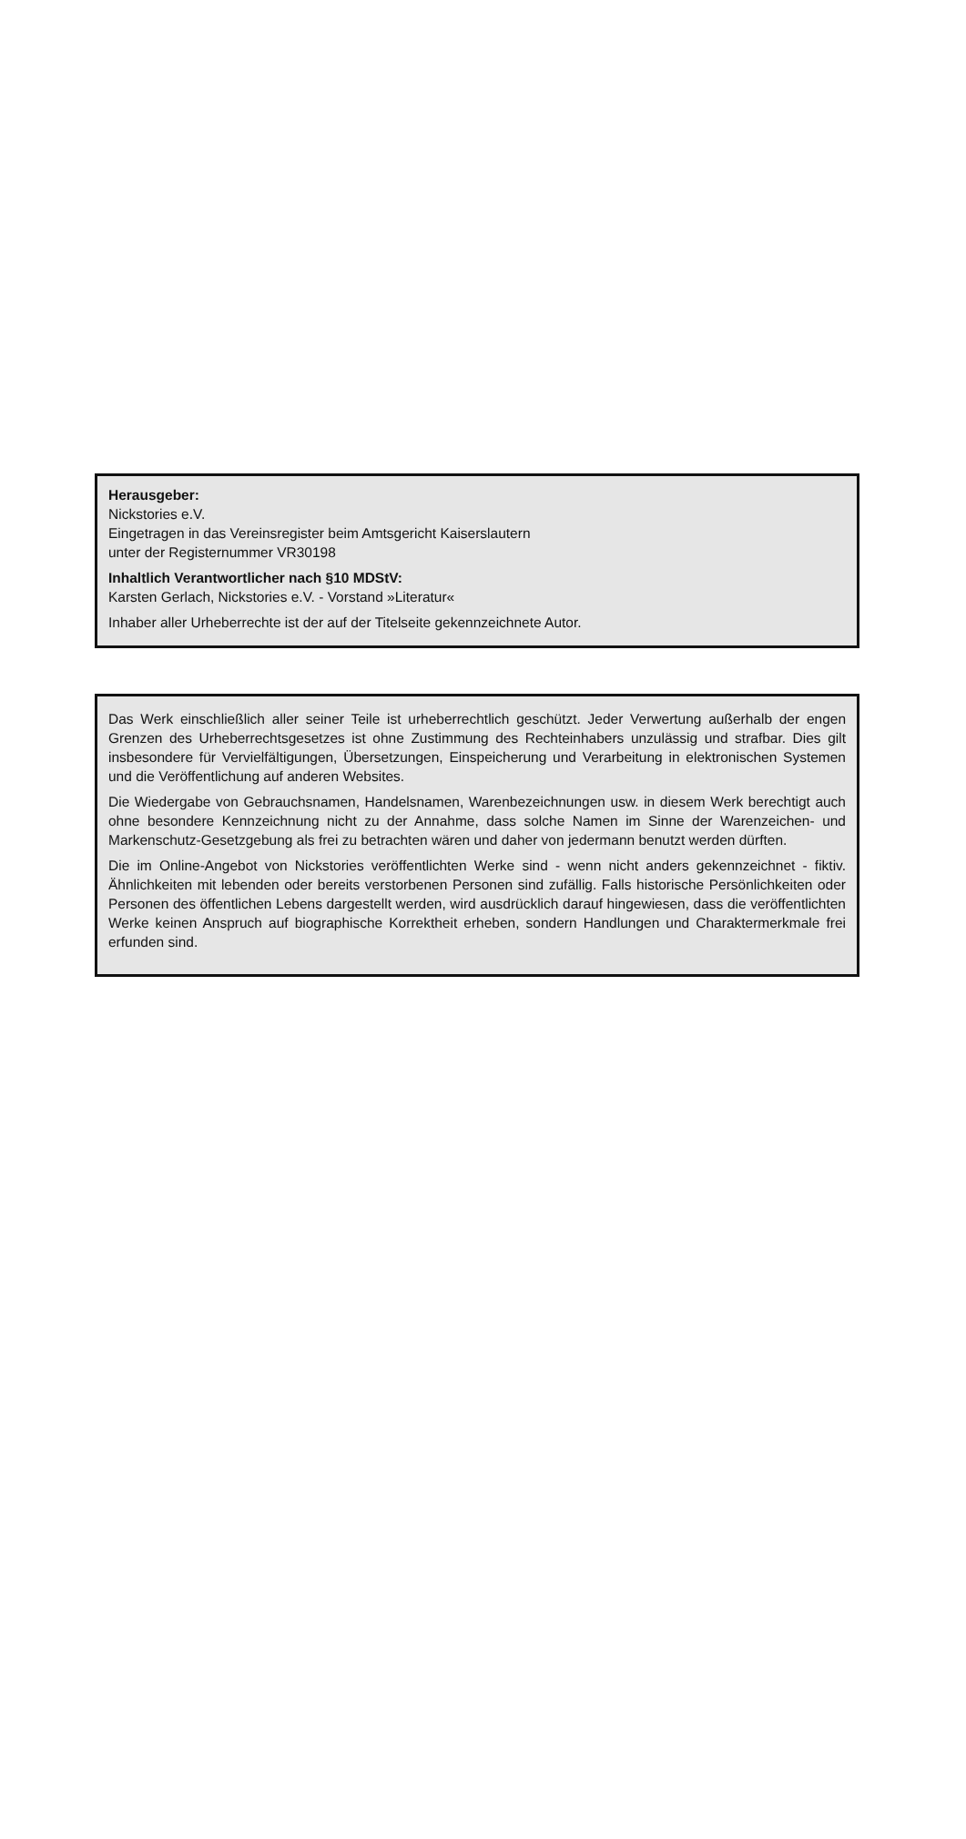Herausgeber:
Nickstories e.V.
Eingetragen in das Vereinsregister beim Amtsgericht Kaiserslautern
unter der Registernummer VR30198
Inhaltlich Verantwortlicher nach §10 MDStV:
Karsten Gerlach, Nickstories e.V. - Vorstand »Literatur«
Inhaber aller Urheberrechte ist der auf der Titelseite gekennzeichnete Autor.
Das Werk einschließlich aller seiner Teile ist urheberrechtlich geschützt. Jeder Verwertung außerhalb der engen Grenzen des Urheberrechtsgesetzes ist ohne Zustimmung des Rechteinhabers unzulässig und strafbar. Dies gilt insbesondere für Vervielfältigungen, Übersetzungen, Einspeicherung und Verarbeitung in elektronischen Systemen und die Veröffentlichung auf anderen Websites.
Die Wiedergabe von Gebrauchsnamen, Handelsnamen, Warenbezeichnungen usw. in diesem Werk berechtigt auch ohne besondere Kennzeichnung nicht zu der Annahme, dass solche Namen im Sinne der Warenzeichen- und Markenschutz-Gesetzgebung als frei zu betrachten wären und daher von jedermann benutzt werden dürften.
Die im Online-Angebot von Nickstories veröffentlichten Werke sind - wenn nicht anders gekennzeichnet - fiktiv. Ähnlichkeiten mit lebenden oder bereits verstorbenen Personen sind zufällig. Falls historische Persönlichkeiten oder Personen des öffentlichen Lebens dargestellt werden, wird ausdrücklich darauf hingewiesen, dass die veröffentlichten Werke keinen Anspruch auf biographische Korrektheit erheben, sondern Handlungen und Charaktermerkmale frei erfunden sind.